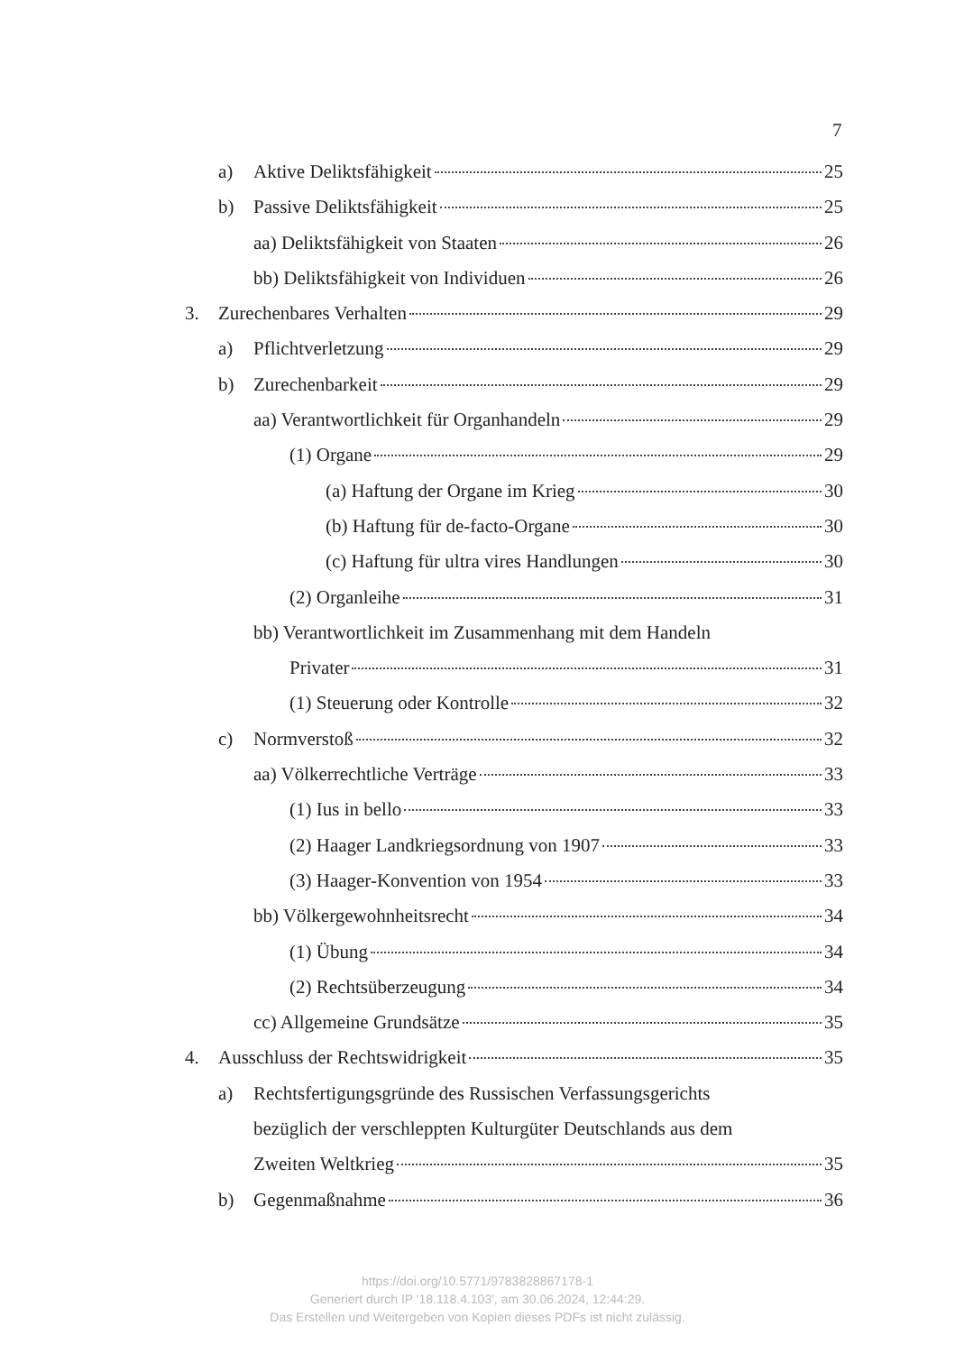7
a) Aktive Deliktsfähigkeit 25
b) Passive Deliktsfähigkeit 25
aa) Deliktsfähigkeit von Staaten 26
bb) Deliktsfähigkeit von Individuen 26
3. Zurechenbares Verhalten 29
a) Pflichtverletzung 29
b) Zurechenbarkeit 29
aa) Verantwortlichkeit für Organhandeln 29
(1) Organe 29
(a) Haftung der Organe im Krieg 30
(b) Haftung für de-facto-Organe 30
(c) Haftung für ultra vires Handlungen 30
(2) Organleihe 31
bb) Verantwortlichkeit im Zusammenhang mit dem Handeln
Privater 31
(1) Steuerung oder Kontrolle 32
c) Normverstoß 32
aa) Völkerrechtliche Verträge 33
(1) Ius in bello 33
(2) Haager Landkriegsordnung von 1907 33
(3) Haager-Konvention von 1954 33
bb) Völkergewohnheitsrecht 34
(1) Übung 34
(2) Rechtsüberzeugung 34
cc) Allgemeine Grundsätze 35
4. Ausschluss der Rechtswidrigkeit 35
a) Rechtsfertigungsgründe des Russischen Verfassungsgerichts
bezüglich der verschleppten Kulturgüter Deutschlands aus dem
Zweiten Weltkrieg 35
b) Gegenmaßnahme 36
https://doi.org/10.5771/9783828867178-1
Generiert durch IP '18.118.4.103', am 30.06.2024, 12:44:29.
Das Erstellen und Weitergeben von Kopien dieses PDFs ist nicht zulässig.